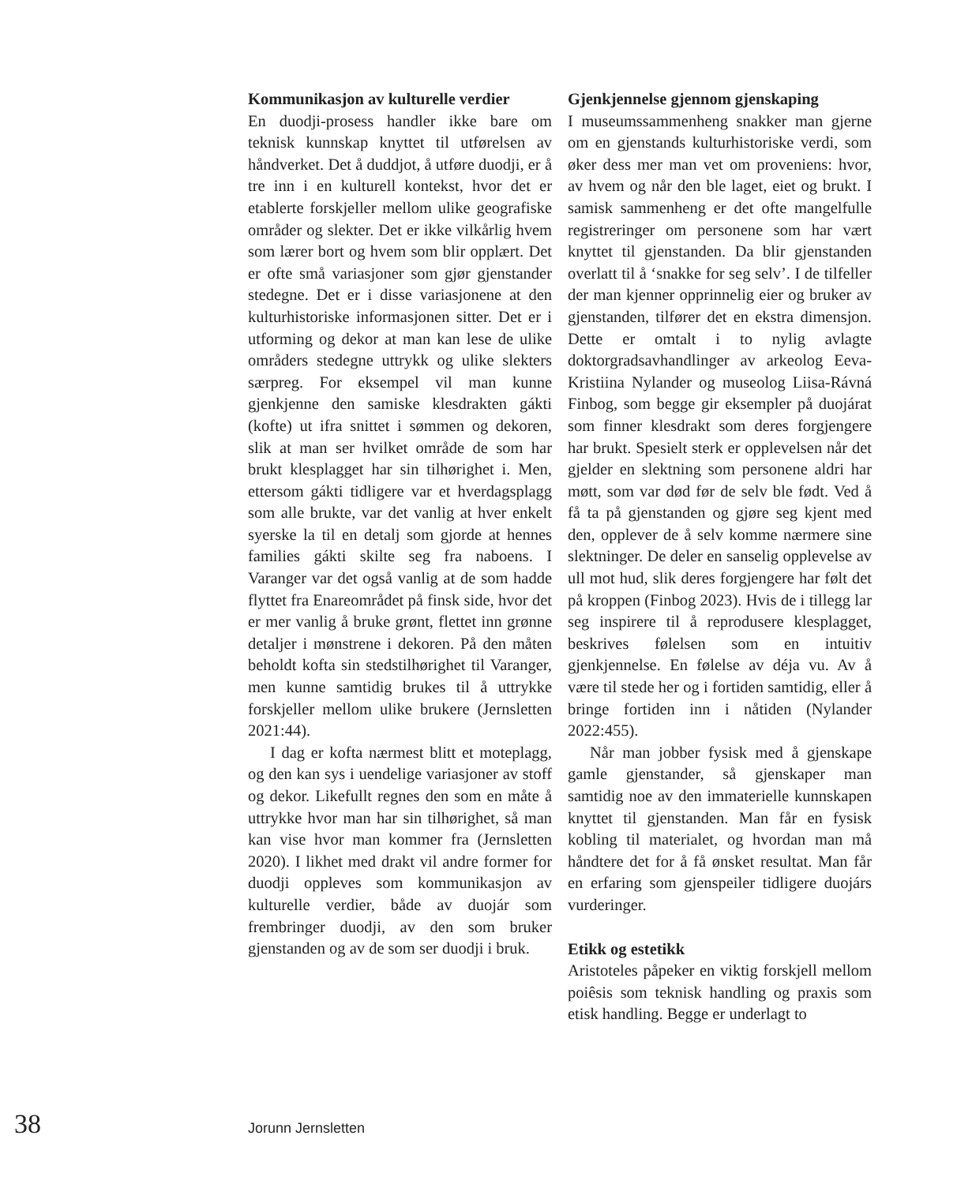Kommunikasjon av kulturelle verdier
En duodji-prosess handler ikke bare om teknisk kunnskap knyttet til utførelsen av håndverket. Det å duddjot, å utføre duodji, er å tre inn i en kulturell kontekst, hvor det er etablerte forskjeller mellom ulike geografiske områder og slekter. Det er ikke vilkårlig hvem som lærer bort og hvem som blir opplært. Det er ofte små variasjoner som gjør gjenstander stedegne. Det er i disse variasjonene at den kulturhistoriske informasjonen sitter. Det er i utforming og dekor at man kan lese de ulike områders stedegne uttrykk og ulike slekters særpreg. For eksempel vil man kunne gjenkjenne den samiske klesdrakten gákti (kofte) ut ifra snittet i sømmen og dekoren, slik at man ser hvilket område de som har brukt klesplagget har sin tilhørighet i. Men, ettersom gákti tidligere var et hverdagsplagg som alle brukte, var det vanlig at hver enkelt syerske la til en detalj som gjorde at hennes families gákti skilte seg fra naboens. I Varanger var det også vanlig at de som hadde flyttet fra Enareområdet på finsk side, hvor det er mer vanlig å bruke grønt, flettet inn grønne detaljer i mønstrene i dekoren. På den måten beholdt kofta sin stedstilhørighet til Varanger, men kunne samtidig brukes til å uttrykke forskjeller mellom ulike brukere (Jernsletten 2021:44).
I dag er kofta nærmest blitt et moteplagg, og den kan sys i uendelige variasjoner av stoff og dekor. Likefullt regnes den som en måte å uttrykke hvor man har sin tilhørighet, så man kan vise hvor man kommer fra (Jernsletten 2020). I likhet med drakt vil andre former for duodji oppleves som kommunikasjon av kulturelle verdier, både av duojár som frembringer duodji, av den som bruker gjenstanden og av de som ser duodji i bruk.
Gjenkjennelse gjennom gjenskaping
I museumssammenheng snakker man gjerne om en gjenstands kulturhistoriske verdi, som øker dess mer man vet om proveniens: hvor, av hvem og når den ble laget, eiet og brukt. I samisk sammenheng er det ofte mangelfulle registreringer om personene som har vært knyttet til gjenstanden. Da blir gjenstanden overlatt til å ‘snakke for seg selv’. I de tilfeller der man kjenner opprinnelig eier og bruker av gjenstanden, tilfører det en ekstra dimensjon. Dette er omtalt i to nylig avlagte doktorgradsavhandlinger av arkeolog Eeva-Kristiina Nylander og museolog Liisa-Rávná Finbog, som begge gir eksempler på duojárat som finner klesdrakt som deres forgjengere har brukt. Spesielt sterk er opplevelsen når det gjelder en slektning som personene aldri har møtt, som var død før de selv ble født. Ved å få ta på gjenstanden og gjøre seg kjent med den, opplever de å selv komme nærmere sine slektninger. De deler en sanselig opplevelse av ull mot hud, slik deres forgjengere har følt det på kroppen (Finbog 2023). Hvis de i tillegg lar seg inspirere til å reprodusere klesplagget, beskrives følelsen som en intuitiv gjenkjennelse. En følelse av déja vu. Av å være til stede her og i fortiden samtidig, eller å bringe fortiden inn i nåtiden (Nylander 2022:455).
Når man jobber fysisk med å gjenskape gamle gjenstander, så gjenskaper man samtidig noe av den immaterielle kunnskapen knyttet til gjenstanden. Man får en fysisk kobling til materialet, og hvordan man må håndtere det for å få ønsket resultat. Man får en erfaring som gjenspeiler tidligere duojárs vurderinger.
Etikk og estetikk
Aristoteles påpeker en viktig forskjell mellom poiêsis som teknisk handling og praxis som etisk handling. Begge er underlagt to
38 Jorunn Jernsletten